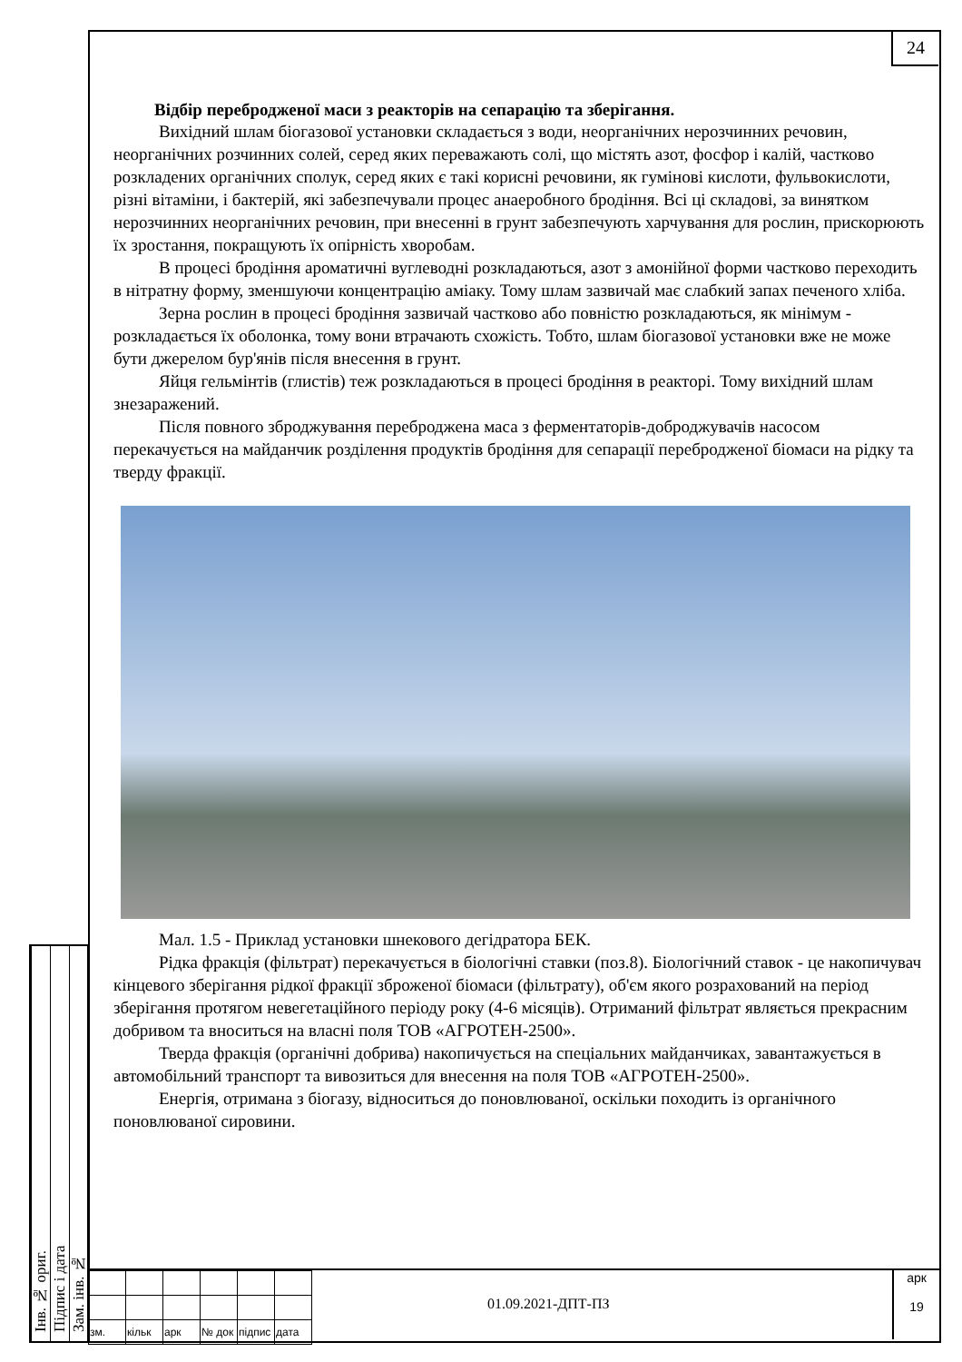Інв. № ориг.
Підпис і дата
Зам. інв. №
24
Відбір перебродженої маси з реакторів на сепарацію та зберігання.
Вихідний шлам біогазової установки складається з води, неорганічних нерозчинних речовин, неорганічних розчинних солей, серед яких переважають солі, що містять азот, фосфор і калій, частково розкладених органічних сполук, серед яких є такі корисні речовини, як гумінові кислоти, фульвокислоти, різні вітаміни, і бактерій, які забезпечували процес анаеробного бродіння. Всі ці складові, за винятком нерозчинних неорганічних речовин, при внесенні в грунт забезпечують харчування для рослин, прискорюють їх зростання, покращують їх опірність хворобам.
В процесі бродіння ароматичні вуглеводні розкладаються, азот з амонійної форми частково переходить в нітратну форму, зменшуючи концентрацію аміаку. Тому шлам зазвичай має слабкий запах печеного хліба.
Зерна рослин в процесі бродіння зазвичай частково або повністю розкладаються, як мінімум - розкладається їх оболонка, тому вони втрачають схожість. Тобто, шлам біогазової установки вже не може бути джерелом бур'янів після внесення в грунт.
Яйця гельмінтів (глистів) теж розкладаються в процесі бродіння в реакторі. Тому вихідний шлам знезаражений.
Після повного зброджування переброджена маса з ферментаторів-доброджувачів насосом перекачується на майданчик розділення продуктів бродіння для сепарації перебродженої біомаси на рідку та тверду фракції.
Мал. 1.5 - Приклад установки шнекового дегідратора БЕК.
Рідка фракція (фільтрат) перекачується в біологічні ставки (поз.8). Біологічний ставок - це накопичувач кінцевого зберігання рідкої фракції зброженої біомаси (фільтрату), об'єм якого розрахований на період зберігання протягом невегетаційного періоду року (4-6 місяців). Отриманий фільтрат являється прекрасним добривом та вноситься на власні поля ТОВ «АГРОТЕН-2500».
Тверда фракція (органічні добрива) накопичується на спеціальних майданчиках, завантажується в автомобільний транспорт та вивозиться для внесення на поля ТОВ «АГРОТЕН-2500».
Енергія, отримана з біогазу, відноситься до поновлюваної, оскільки походить із органічного поновлюваної сировини.
| зм. | кільк | арк | № док | підпис | дата |
01.09.2021-ДПТ-ПЗ
арк
19